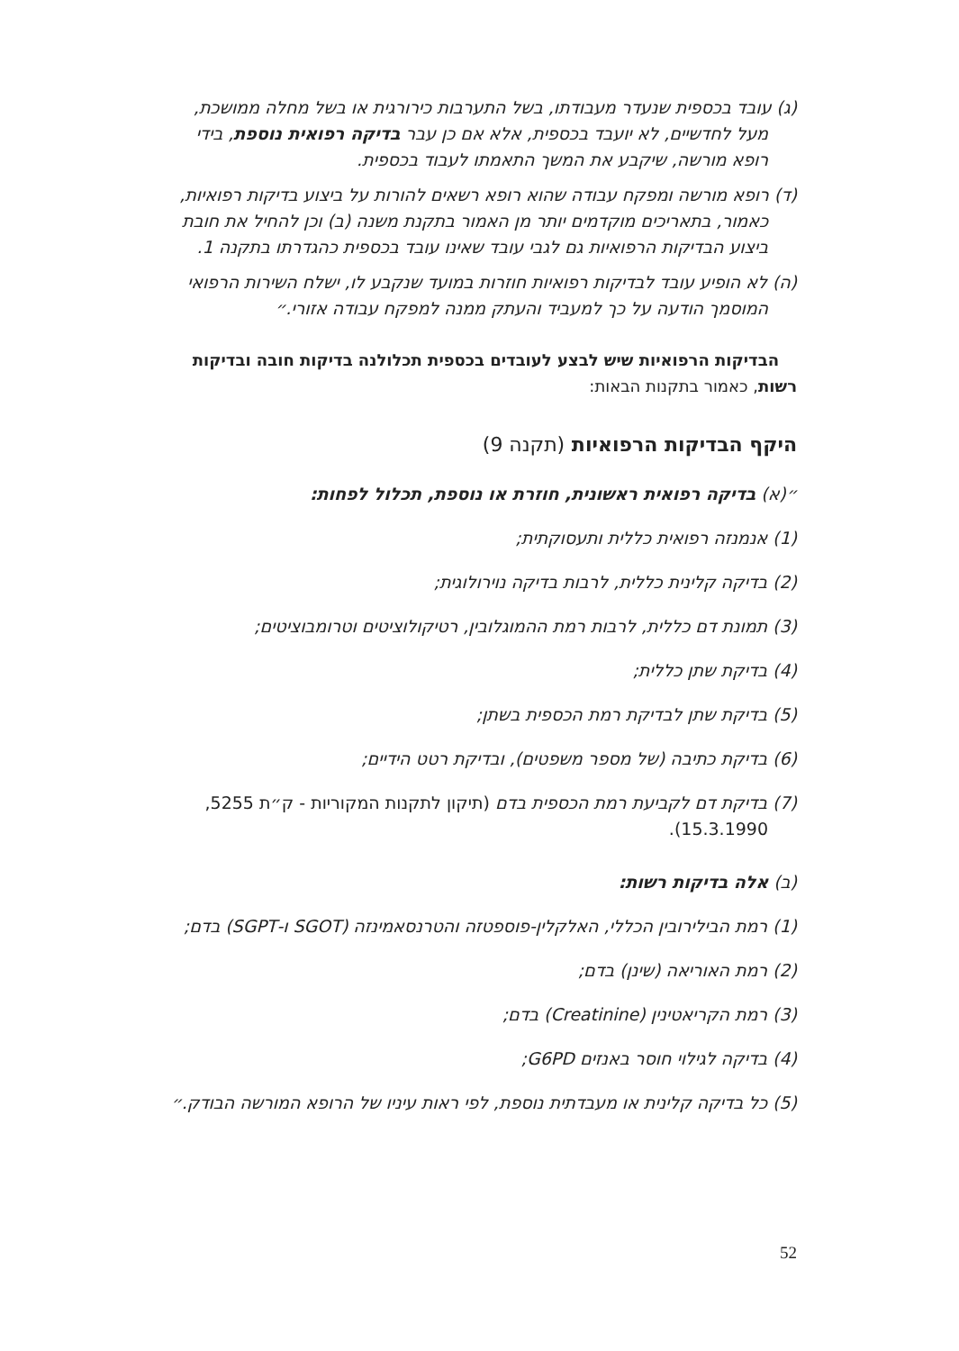(ג) עובד בכספית שנעדר מעבודתו, בשל התערבות כירורגית או בשל מחלה ממושכת, מעל לחדשיים, לא יועבד בכספית, אלא אם כן עבר בדיקה רפואית נוספת, בידי רופא מורשה, שיקבע את המשך התאמתו לעבוד בכספית.
(ד) רופא מורשה ומפקח עבודה שהוא רופא רשאים להורות על ביצוע בדיקות רפואיות, כאמור, בתאריכים מוקדמים יותר מן האמור בתקנת משנה (ב) וכן להחיל את חובת ביצוע הבדיקות הרפואיות גם לגבי עובד שאינו עובד בכספית כהגדרתו בתקנה 1.
(ה) לא הופיע עובד לבדיקות רפואיות חוזרות במועד שנקבע לו, ישלח השירות הרפואי המוסמך הודעה על כך למעביד והעתק ממנה למפקח עבודה אזורי.״
הבדיקות הרפואיות שיש לבצע לעובדים בכספית תכלולנה בדיקות חובה ובדיקות רשות, כאמור בתקנות הבאות:
היקף הבדיקות הרפואיות (תקנה 9)
״(א) בדיקה רפואית ראשונית, חוזרת או נוספת, תכלול לפחות:
(1) אנמנזה רפואית כללית ותעסוקתית;
(2) בדיקה קלינית כללית, לרבות בדיקה נוירולוגית;
(3) תמונת דם כללית, לרבות רמת ההמוגלובין, רטיקולוציטים וטרומבוציטים;
(4) בדיקת שתן כללית;
(5) בדיקת שתן לבדיקת רמת הכספית בשתן;
(6) בדיקת כתיבה (של מספר משפטים), ובדיקת רטט הידיים;
(7) בדיקת דם לקביעת רמת הכספית בדם (תיקון לתקנות המקוריות - ק״ת 5255, 15.3.1990).
(ב) אלה בדיקות רשות:
(1) רמת הבילירובין הכללי, האלקלין-פוספטזה והטרנסאמינזה (SGOT ו-SGPT) בדם;
(2) רמת האוריאה (שינן) בדם;
(3) רמת הקריאטינין (Creatinine) בדם;
(4) בדיקה לגילוי חוסר באנזים G6PD;
(5) כל בדיקה קלינית או מעבדתית נוספת, לפי ראות עיניו של הרופא המורשה הבודק.״
52